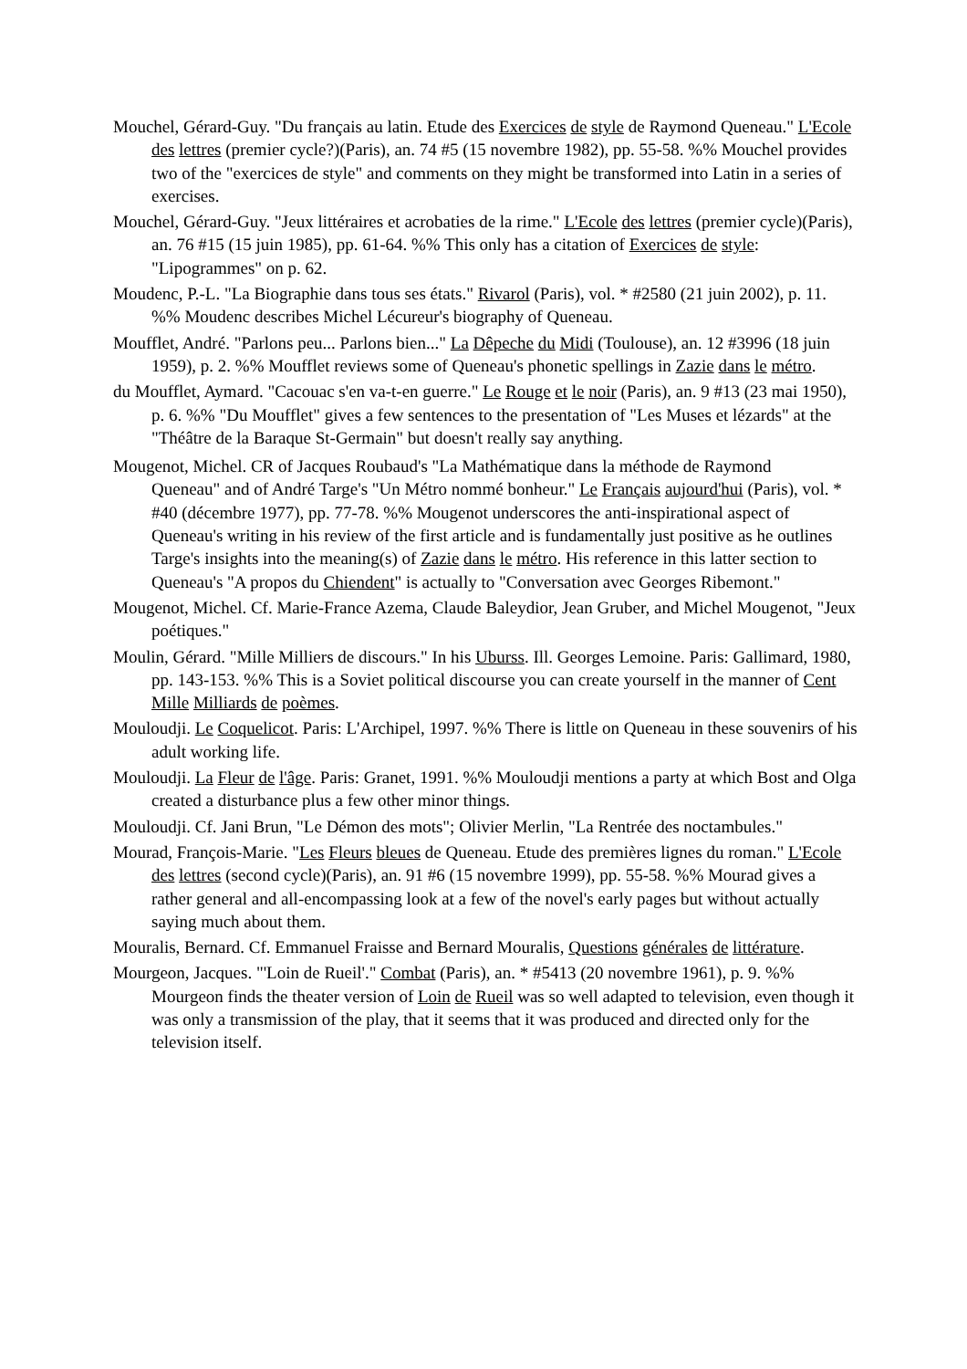Mouchel, Gérard-Guy. "Du français au latin. Etude des Exercices de style de Raymond Queneau." L'Ecole des lettres (premier cycle?)(Paris), an. 74 #5 (15 novembre 1982), pp. 55-58. %% Mouchel provides two of the "exercices de style" and comments on they might be transformed into Latin in a series of exercises.
Mouchel, Gérard-Guy. "Jeux littéraires et acrobaties de la rime." L'Ecole des lettres (premier cycle)(Paris), an. 76 #15 (15 juin 1985), pp. 61-64. %% This only has a citation of Exercices de style: "Lipogrammes" on p. 62.
Moudenc, P.-L. "La Biographie dans tous ses états." Rivarol (Paris), vol. * #2580 (21 juin 2002), p. 11. %% Moudenc describes Michel Lécureur's biography of Queneau.
Moufflet, André. "Parlons peu... Parlons bien..." La Dêpeche du Midi (Toulouse), an. 12 #3996 (18 juin 1959), p. 2. %% Moufflet reviews some of Queneau's phonetic spellings in Zazie dans le métro.
du Moufflet, Aymard. "Cacouac s'en va-t-en guerre." Le Rouge et le noir (Paris), an. 9 #13 (23 mai 1950), p. 6. %% "Du Moufflet" gives a few sentences to the presentation of "Les Muses et lézards" at the "Théâtre de la Baraque St-Germain" but doesn't really say anything.
Mougenot, Michel. CR of Jacques Roubaud's "La Mathématique dans la méthode de Raymond
Queneau" and of André Targe's "Un Métro nommé bonheur." Le Français aujourd'hui (Paris), vol. * #40 (décembre 1977), pp. 77-78. %% Mougenot underscores the anti-inspirational aspect of Queneau's writing in his review of the first article and is fundamentally just positive as he outlines Targe's insights into the meaning(s) of Zazie dans le métro. His reference in this latter section to Queneau's "A propos du Chiendent" is actually to "Conversation avec Georges Ribemont."
Mougenot, Michel. Cf. Marie-France Azema, Claude Baleydior, Jean Gruber, and Michel Mougenot, "Jeux poétiques."
Moulin, Gérard. "Mille Milliers de discours." In his Uburss. Ill. Georges Lemoine. Paris: Gallimard, 1980, pp. 143-153. %% This is a Soviet political discourse you can create yourself in the manner of Cent Mille Milliards de poèmes.
Mouloudji. Le Coquelicot. Paris: L'Archipel, 1997. %% There is little on Queneau in these souvenirs of his adult working life.
Mouloudji. La Fleur de l'âge. Paris: Granet, 1991. %% Mouloudji mentions a party at which Bost and Olga created a disturbance plus a few other minor things.
Mouloudji. Cf. Jani Brun, "Le Démon des mots"; Olivier Merlin, "La Rentrée des noctambules."
Mourad, François-Marie. "Les Fleurs bleues de Queneau. Etude des premières lignes du roman." L'Ecole des lettres (second cycle)(Paris), an. 91 #6 (15 novembre 1999), pp. 55-58. %% Mourad gives a rather general and all-encompassing look at a few of the novel's early pages but without actually saying much about them.
Mouralis, Bernard. Cf. Emmanuel Fraisse and Bernard Mouralis, Questions générales de littérature.
Mourgeon, Jacques. "'Loin de Rueil'." Combat (Paris), an. * #5413 (20 novembre 1961), p. 9. %% Mourgeon finds the theater version of Loin de Rueil was so well adapted to television, even though it was only a transmission of the play, that it seems that it was produced and directed only for the television itself.